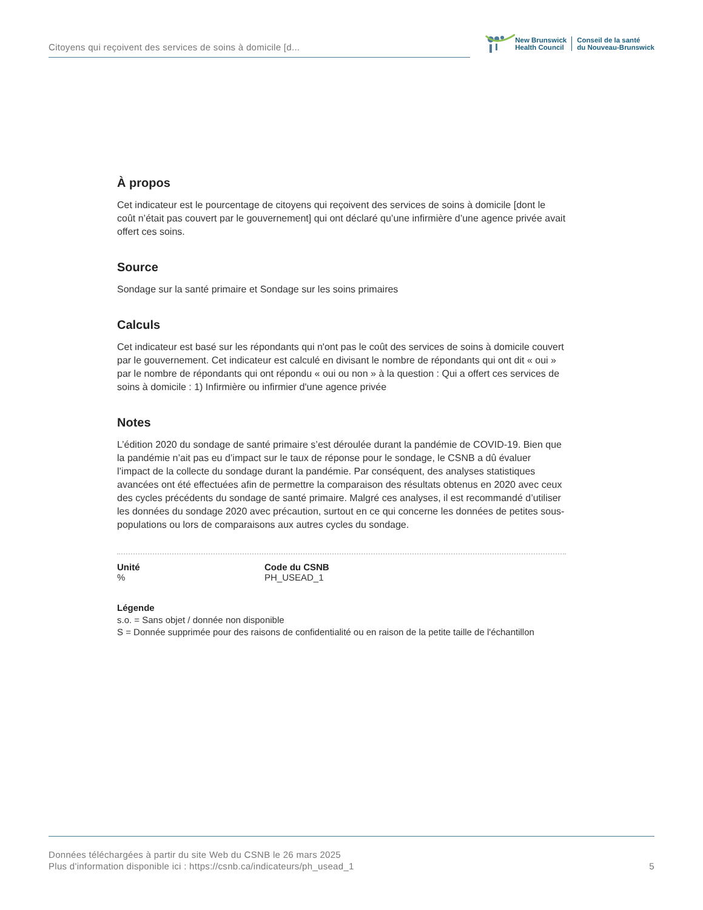Citoyens qui reçoivent des services de soins à domicile [d...
New Brunswick
Health Council
Conseil de la santé
du Nouveau-Brunswick
À propos
Cet indicateur est le pourcentage de citoyens qui reçoivent des services de soins à domicile [dont le coût n’était pas couvert par le gouvernement] qui ont déclaré qu’une infirmière d’une agence privée avait offert ces soins.
Source
Sondage sur la santé primaire et Sondage sur les soins primaires
Calculs
Cet indicateur est basé sur les répondants qui n'ont pas le coût des services de soins à domicile couvert par le gouvernement. Cet indicateur est calculé en divisant le nombre de répondants qui ont dit « oui » par le nombre de répondants qui ont répondu « oui ou non » à la question : Qui a offert ces services de soins à domicile : 1) Infirmière ou infirmier d'une agence privée
Notes
L’édition 2020 du sondage de santé primaire s’est déroulée durant la pandémie de COVID-19. Bien que la pandémie n’ait pas eu d’impact sur le taux de réponse pour le sondage, le CSNB a dû évaluer l’impact de la collecte du sondage durant la pandémie. Par conséquent, des analyses statistiques avancées ont été effectuées afin de permettre la comparaison des résultats obtenus en 2020 avec ceux des cycles précédents du sondage de santé primaire. Malgré ces analyses, il est recommandé d’utiliser les données du sondage 2020 avec précaution, surtout en ce qui concerne les données de petites sous-populations ou lors de comparaisons aux autres cycles du sondage.
Unité
%
Code du CSNB
PH_USEAD_1
Légende
s.o. = Sans objet / donnée non disponible
S = Donnée supprimée pour des raisons de confidentialité ou en raison de la petite taille de l'échantillon
Données téléchargées à partir du site Web du CSNB le 26 mars 2025
Plus d'information disponible ici : https://csnb.ca/indicateurs/ph_usead_1
5